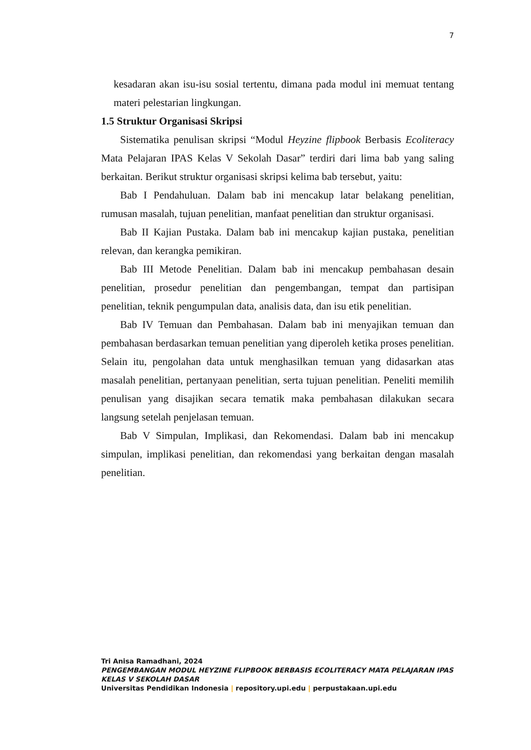7
kesadaran akan isu-isu sosial tertentu, dimana pada modul ini memuat tentang materi pelestarian lingkungan.
1.5 Struktur Organisasi Skripsi
Sistematika penulisan skripsi “Modul Heyzine flipbook Berbasis Ecoliteracy Mata Pelajaran IPAS Kelas V Sekolah Dasar” terdiri dari lima bab yang saling berkaitan. Berikut struktur organisasi skripsi kelima bab tersebut, yaitu:
Bab I Pendahuluan. Dalam bab ini mencakup latar belakang penelitian, rumusan masalah, tujuan penelitian, manfaat penelitian dan struktur organisasi.
Bab II Kajian Pustaka. Dalam bab ini mencakup kajian pustaka, penelitian relevan, dan kerangka pemikiran.
Bab III Metode Penelitian. Dalam bab ini mencakup pembahasan desain penelitian, prosedur penelitian dan pengembangan, tempat dan partisipan penelitian, teknik pengumpulan data, analisis data, dan isu etik penelitian.
Bab IV Temuan dan Pembahasan. Dalam bab ini menyajikan temuan dan pembahasan berdasarkan temuan penelitian yang diperoleh ketika proses penelitian. Selain itu, pengolahan data untuk menghasilkan temuan yang didasarkan atas masalah penelitian, pertanyaan penelitian, serta tujuan penelitian. Peneliti memilih penulisan yang disajikan secara tematik maka pembahasan dilakukan secara langsung setelah penjelasan temuan.
Bab V Simpulan, Implikasi, dan Rekomendasi. Dalam bab ini mencakup simpulan, implikasi penelitian, dan rekomendasi yang berkaitan dengan masalah penelitian.
Tri Anisa Ramadhani, 2024
PENGEMBANGAN MODUL HEYZINE FLIPBOOK BERBASIS ECOLITERACY MATA PELAJARAN IPAS KELAS V SEKOLAH DASAR
Universitas Pendidikan Indonesia | repository.upi.edu | perpustakaan.upi.edu